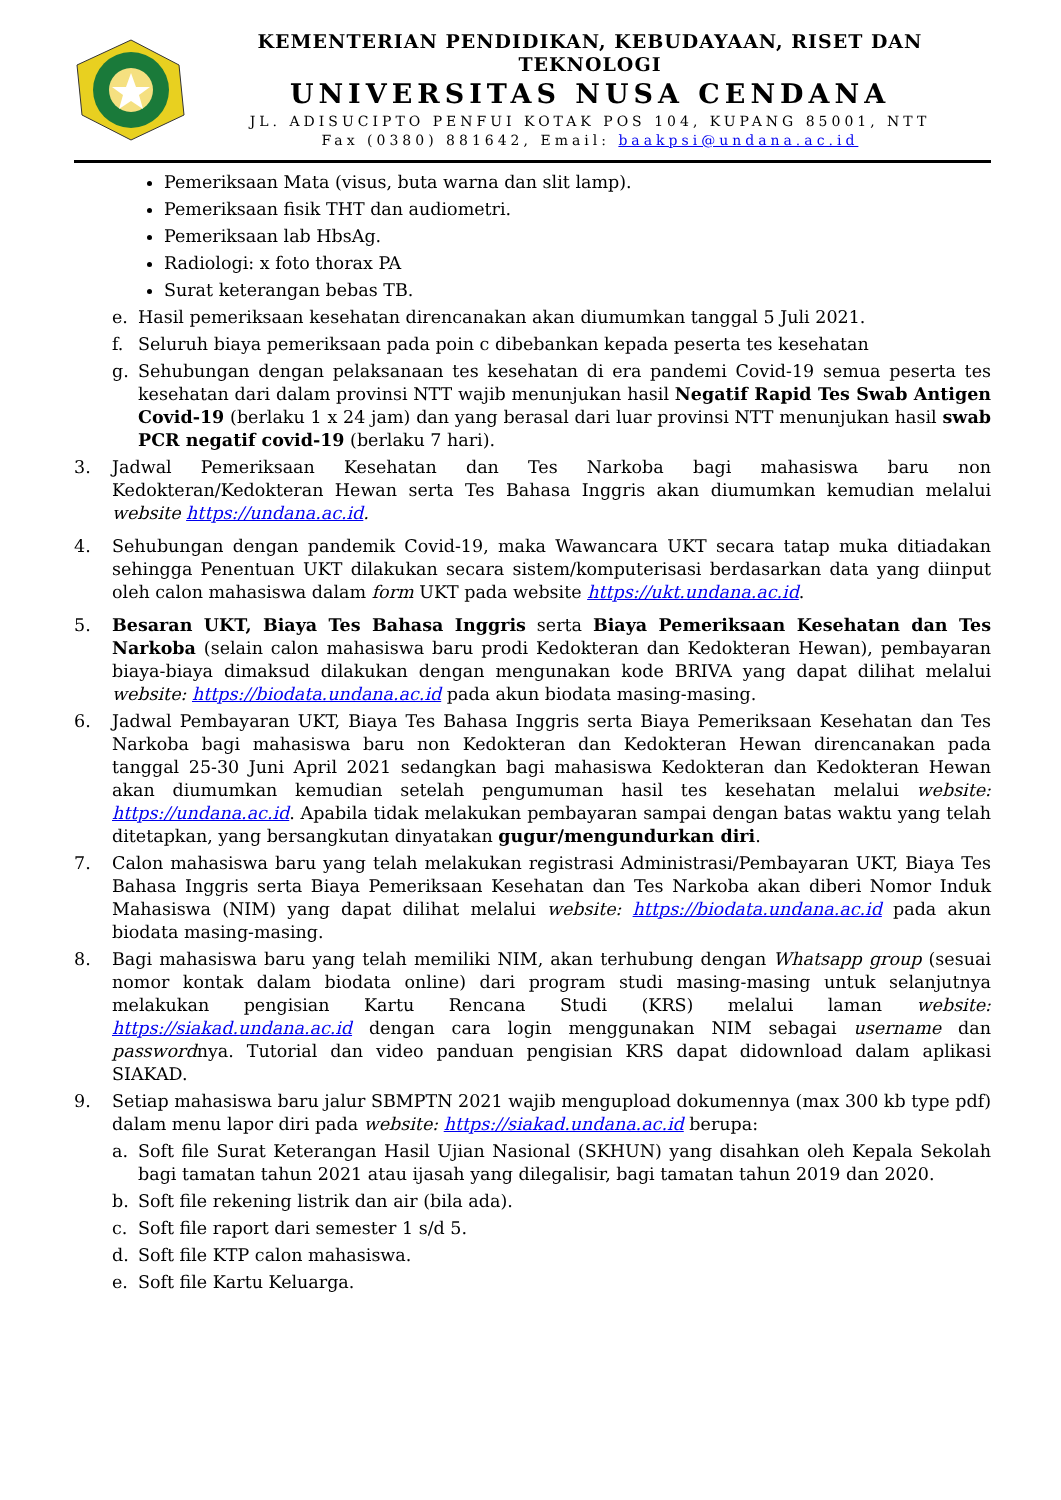KEMENTERIAN PENDIDIKAN, KEBUDAYAAN, RISET DAN TEKNOLOGI
UNIVERSITAS NUSA CENDANA
JL. ADISUCIPTO PENFUI KOTAK POS 104, KUPANG 85001, NTT
Fax (0380) 881642, Email: baakpsi@undana.ac.id
Pemeriksaan Mata (visus, buta warna dan slit lamp).
Pemeriksaan fisik THT dan audiometri.
Pemeriksaan lab HbsAg.
Radiologi: x foto thorax PA
Surat keterangan bebas TB.
e. Hasil pemeriksaan kesehatan direncanakan akan diumumkan tanggal 5 Juli 2021.
f. Seluruh biaya pemeriksaan pada poin c dibebankan kepada peserta tes kesehatan
g. Sehubungan dengan pelaksanaan tes kesehatan di era pandemi Covid-19 semua peserta tes kesehatan dari dalam provinsi NTT wajib menunjukan hasil Negatif Rapid Tes Swab Antigen Covid-19 (berlaku 1 x 24 jam) dan yang berasal dari luar provinsi NTT menunjukan hasil swab PCR negatif covid-19 (berlaku 7 hari).
3. Jadwal Pemeriksaan Kesehatan dan Tes Narkoba bagi mahasiswa baru non Kedokteran/Kedokteran Hewan serta Tes Bahasa Inggris akan diumumkan kemudian melalui website https://undana.ac.id.
4. Sehubungan dengan pandemik Covid-19, maka Wawancara UKT secara tatap muka ditiadakan sehingga Penentuan UKT dilakukan secara sistem/komputerisasi berdasarkan data yang diinput oleh calon mahasiswa dalam form UKT pada website https://ukt.undana.ac.id.
5. Besaran UKT, Biaya Tes Bahasa Inggris serta Biaya Pemeriksaan Kesehatan dan Tes Narkoba (selain calon mahasiswa baru prodi Kedokteran dan Kedokteran Hewan), pembayaran biaya-biaya dimaksud dilakukan dengan mengunakan kode BRIVA yang dapat dilihat melalui website: https://biodata.undana.ac.id pada akun biodata masing-masing.
6. Jadwal Pembayaran UKT, Biaya Tes Bahasa Inggris serta Biaya Pemeriksaan Kesehatan dan Tes Narkoba bagi mahasiswa baru non Kedokteran dan Kedokteran Hewan direncanakan pada tanggal 25-30 Juni April 2021 sedangkan bagi mahasiswa Kedokteran dan Kedokteran Hewan akan diumumkan kemudian setelah pengumuman hasil tes kesehatan melalui website: https://undana.ac.id. Apabila tidak melakukan pembayaran sampai dengan batas waktu yang telah ditetapkan, yang bersangkutan dinyatakan gugur/mengundurkan diri.
7. Calon mahasiswa baru yang telah melakukan registrasi Administrasi/Pembayaran UKT, Biaya Tes Bahasa Inggris serta Biaya Pemeriksaan Kesehatan dan Tes Narkoba akan diberi Nomor Induk Mahasiswa (NIM) yang dapat dilihat melalui website: https://biodata.undana.ac.id pada akun biodata masing-masing.
8. Bagi mahasiswa baru yang telah memiliki NIM, akan terhubung dengan Whatsapp group (sesuai nomor kontak dalam biodata online) dari program studi masing-masing untuk selanjutnya melakukan pengisian Kartu Rencana Studi (KRS) melalui laman website: https://siakad.undana.ac.id dengan cara login menggunakan NIM sebagai username dan passwordnya. Tutorial dan video panduan pengisian KRS dapat didownload dalam aplikasi SIAKAD.
9. Setiap mahasiswa baru jalur SBMPTN 2021 wajib mengupload dokumennya (max 300 kb type pdf) dalam menu lapor diri pada website: https://siakad.undana.ac.id berupa:
a. Soft file Surat Keterangan Hasil Ujian Nasional (SKHUN) yang disahkan oleh Kepala Sekolah bagi tamatan tahun 2021 atau ijasah yang dilegalisir, bagi tamatan tahun 2019 dan 2020.
b. Soft file rekening listrik dan air (bila ada).
c. Soft file raport dari semester 1 s/d 5.
d. Soft file KTP calon mahasiswa.
e. Soft file Kartu Keluarga.